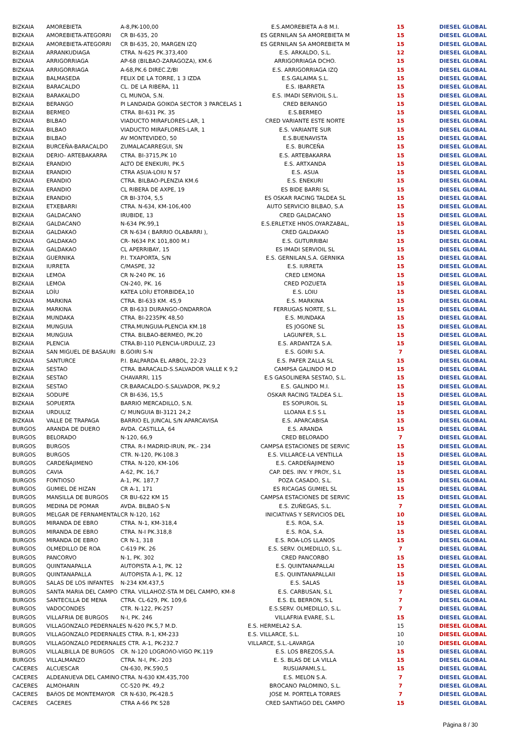| BIZKAIA | AMOREBIETA | A-8,PK-100,00 | E.S.AMOREBIETA A-8 M.I. | 15 | DIESEL GLOBAL |
| BIZKAIA | AMOREBIETA-ATEGORRI | CR BI-635, 20 | ES GERNILAN SA AMOREBIETA M | 15 | DIESEL GLOBAL |
| BIZKAIA | AMOREBIETA-ATEGORRI | CR BI-635, 20, MARGEN IZQ | ES GERNILAN SA AMOREBIETA M | 15 | DIESEL GLOBAL |
| BIZKAIA | ARRANKUDIAGA | CTRA. N-625 PK.373,400 | E.S. ARKALDO, S.L. | 12 | DIESEL GLOBAL |
| BIZKAIA | ARRIGORRIAGA | AP-68 (BILBAO-ZARAGOZA), KM.6 | ARRIGORRIAGA DCHO. | 15 | DIESEL GLOBAL |
| BIZKAIA | ARRIGORRIAGA | A-68,PK.6 DIREC.Z/BI | E.S. ARRIGORRIAGA IZQ | 15 | DIESEL GLOBAL |
| BIZKAIA | BALMASEDA | FELIX DE LA TORRE, 1 3 IZDA | E.S.GALAIMA S.L. | 15 | DIESEL GLOBAL |
| BIZKAIA | BARACALDO | CL. DE LA RIBERA, 11 | E.S. IBARRETA | 15 | DIESEL GLOBAL |
| BIZKAIA | BARAKALDO | CL MUNOA, S.N. | E.S. IMADI SERVIOIL S.L. | 15 | DIESEL GLOBAL |
| BIZKAIA | BERANGO | PI LANDAIDA GOIKOA SECTOR 3 PARCELAS 1 | CRED BERANGO | 15 | DIESEL GLOBAL |
| BIZKAIA | BERMEO | CTRA. BI-631 PK. 35 | E.S.BERMEO | 15 | DIESEL GLOBAL |
| BIZKAIA | BILBAO | VIADUCTO MIRAFLORES-LAR, 1 | CRED VARIANTE ESTE NORTE | 15 | DIESEL GLOBAL |
| BIZKAIA | BILBAO | VIADUCTO MIRAFLORES-LAR, 1 | E.S. VARIANTE SUR | 15 | DIESEL GLOBAL |
| BIZKAIA | BILBAO | AV MONTEVIDEO, 50 | E.S.BUENAVISTA | 15 | DIESEL GLOBAL |
| BIZKAIA | BURCEÑA-BARACALDO | ZUMALACARREGUI, SN | E.S. BURCEÑA | 15 | DIESEL GLOBAL |
| BIZKAIA | DERIO- ARTEBAKARRA | CTRA. BI-3715,PK 10 | E.S. ARTEBAKARRA | 15 | DIESEL GLOBAL |
| BIZKAIA | ERANDIO | ALTO DE ENEKURI, PK.5 | E.S. ARTXANDA | 15 | DIESEL GLOBAL |
| BIZKAIA | ERANDIO | CTRA ASUA-LOIU N 57 | E.S. ASUA | 15 | DIESEL GLOBAL |
| BIZKAIA | ERANDIO | CTRA. BILBAO-PLENZIA KM.6 | E.S. ENEKURI | 15 | DIESEL GLOBAL |
| BIZKAIA | ERANDIO | CL RIBERA DE AXPE, 19 | ES BIDE BARRI SL | 15 | DIESEL GLOBAL |
| BIZKAIA | ERANDIO | CR BI-3704, 5,5 | ES OSKAR RACING TALDEA SL | 15 | DIESEL GLOBAL |
| BIZKAIA | ETXEBARRI | CTRA. N-634, KM-106,400 | AUTO SERVICIO BILBAO, S.A | 15 | DIESEL GLOBAL |
| BIZKAIA | GALDACANO | IRUBIDE, 13 | CRED GALDACANO | 15 | DIESEL GLOBAL |
| BIZKAIA | GALDACANO | N-634 PK.99,1 | E.S.ERLETXE HNOS.OYARZABAL, | 15 | DIESEL GLOBAL |
| BIZKAIA | GALDAKAO | CR N-634 ( BARRIO OLABARRI ), | CRED GALDAKAO | 15 | DIESEL GLOBAL |
| BIZKAIA | GALDAKAO | CR- N634 P.K 101,800 M.I | E.S. GUTURRIBAI | 15 | DIESEL GLOBAL |
| BIZKAIA | GALDAKAO | CL APERRIBAY, 15 | ES IMADI SERVIOIL SL | 15 | DIESEL GLOBAL |
| BIZKAIA | GUERNIKA | P.I. TXAPORTA, S/N | E.S. GERNILAN,S.A. GERNIKA | 15 | DIESEL GLOBAL |
| BIZKAIA | IURRETA | C/MASPE, 32 | E.S. IURRETA | 15 | DIESEL GLOBAL |
| BIZKAIA | LEMOA | CR N-240 PK. 16 | CRED LEMONA | 15 | DIESEL GLOBAL |
| BIZKAIA | LEMOA | CN-240, PK. 16 | CRED POZUETA | 15 | DIESEL GLOBAL |
| BIZKAIA | LOÍU | KATEA LOÍU ETORBIDEA,10 | E.S. LOIU | 15 | DIESEL GLOBAL |
| BIZKAIA | MARKINA | CTRA. BI-633 KM. 45,9 | E.S. MARKINA | 15 | DIESEL GLOBAL |
| BIZKAIA | MARKINA | CR BI-633 DURANGO-ONDARROA | FERRUGAS NORTE, S.L. | 15 | DIESEL GLOBAL |
| BIZKAIA | MUNDAKA | CTRA. BI-2235PK 48,50 | E.S. MUNDAKA | 15 | DIESEL GLOBAL |
| BIZKAIA | MUNGUIA | CTRA.MUNGUIA-PLENCIA KM.18 | ES JOGONE SL | 15 | DIESEL GLOBAL |
| BIZKAIA | MUNGUIA | CTRA. BILBAO-BERMEO, PK.20 | LAGUNFER, S.L. | 15 | DIESEL GLOBAL |
| BIZKAIA | PLENCIA | CTRA.BI-110 PLENCIA-URDULIZ, 23 | E.S. ARDANTZA S.A. | 15 | DIESEL GLOBAL |
| BIZKAIA | SAN MIGUEL DE BASAURI | B.GOIRI S-N | E.S. GOIRI S.A. | 7 | DIESEL GLOBAL |
| BIZKAIA | SANTURCE | P.I. BALPARDA EL ARBOL, 22-23 | E.S. PAFER ZALLA SL | 15 | DIESEL GLOBAL |
| BIZKAIA | SESTAO | CTRA. BARACALD-S.SALVADOR VALLE K 9,2 | CAMPSA GALINDO M.D | 15 | DIESEL GLOBAL |
| BIZKAIA | SESTAO | CHAVARRI, 115 | E.S GASOLINERA SESTAO, S.L. | 15 | DIESEL GLOBAL |
| BIZKAIA | SESTAO | CR.BARACALDO-S.SALVADOR, PK.9,2 | E.S. GALINDO M.I. | 15 | DIESEL GLOBAL |
| BIZKAIA | SODUPE | CR BI-636, 15,5 | OSKAR RACING TALDEA S.L. | 15 | DIESEL GLOBAL |
| BIZKAIA | SOPUERTA | BARRIO MERCADILLO, S.N. | ES SOPUROIL SL | 15 | DIESEL GLOBAL |
| BIZKAIA | URDULIZ | C/ MUNGUIA BI-3121 24,2 | LLOANA E.S S.L | 15 | DIESEL GLOBAL |
| BIZKAIA | VALLE DE TRAPAGA | BARRIO EL JUNCAL S/N APARCAVISA | E.S. APARCABISA | 15 | DIESEL GLOBAL |
| BURGOS | ARANDA DE DUERO | AVDA. CASTILLA, 64 | E.S. ARANDA | 15 | DIESEL GLOBAL |
| BURGOS | BELORADO | N-120, 66,9 | CRED BELORADO | 7 | DIESEL GLOBAL |
| BURGOS | BURGOS | CTRA. R-I MADRID-IRUN, PK.- 234 | CAMPSA ESTACIONES DE SERVIC | 15 | DIESEL GLOBAL |
| BURGOS | BURGOS | CTR. N-120, PK-108.3 | E.S. VILLARCE-LA VENTILLA | 15 | DIESEL GLOBAL |
| BURGOS | CARDEÑAJIMENO | CTRA. N-120, KM-106 | E.S. CARDEÑAJIMENO | 15 | DIESEL GLOBAL |
| BURGOS | CAVIA | A-62, PK. 16,7 | CAP. DES. INV. Y PROY., S.L | 15 | DIESEL GLOBAL |
| BURGOS | FONTIOSO | A-1, PK. 187,7 | POZA CASADO, S.L. | 15 | DIESEL GLOBAL |
| BURGOS | GUMIEL DE HIZAN | CR A-1, 171 | ES RICAGAS GUMIEL SL | 15 | DIESEL GLOBAL |
| BURGOS | MANSILLA DE BURGOS | CR BU-622 KM 15 | CAMPSA ESTACIONES DE SERVIC | 15 | DIESEL GLOBAL |
| BURGOS | MEDINA DE POMAR | AVDA. BILBAO S-N | E.S. ZUÑEGAS, S.L. | 7 | DIESEL GLOBAL |
| BURGOS | MELGAR DE FERNAMENTAL | CR N-120, 162 | INICIATIVAS Y SERVICIOS DEL | 10 | DIESEL GLOBAL |
| BURGOS | MIRANDA DE EBRO | CTRA. N-1, KM-318,4 | E.S. ROA, S.A. | 15 | DIESEL GLOBAL |
| BURGOS | MIRANDA DE EBRO | CTRA. N-I PK.318,8 | E.S. ROA, S.A. | 15 | DIESEL GLOBAL |
| BURGOS | MIRANDA DE EBRO | CR N-1, 318 | E.S. ROA-LOS LLANOS | 15 | DIESEL GLOBAL |
| BURGOS | OLMEDILLO DE ROA | C-619 PK. 26 | E.S. SERV. OLMEDILLO, S.L. | 7 | DIESEL GLOBAL |
| BURGOS | PANCORVO | N-1, PK. 302 | CRED PANCORBO | 15 | DIESEL GLOBAL |
| BURGOS | QUINTANAPALLA | AUTOPISTA A-1, PK. 12 | E.S. QUINTANAPALLAI | 15 | DIESEL GLOBAL |
| BURGOS | QUINTANAPALLA | AUTOPISTA A-1, PK. 12 | E.S. QUINTANAPALLAII | 15 | DIESEL GLOBAL |
| BURGOS | SALAS DE LOS INFANTES | N-234 KM.437,5 | E.S. SALAS | 15 | DIESEL GLOBAL |
| BURGOS | SANTA MARIA DEL CAMPO | CTRA. VILLAHOZ-STA M DEL CAMPO, KM-8 | E.S. CARBUSAN, S.L | 7 | DIESEL GLOBAL |
| BURGOS | SANTECILLA DE MENA | CTRA. CL-629, PK. 109,6 | E.S. EL BERRON, S.L | 7 | DIESEL GLOBAL |
| BURGOS | VADOCONDES | CTR. N-122, PK-257 | E.S.SERV. OLMEDILLO, S.L. | 7 | DIESEL GLOBAL |
| BURGOS | VILLAFRIA DE BURGOS | N-I, PK. 246 | VILLAFRIA EVARE, S.L. | 15 | DIESEL GLOBAL |
| BURGOS | VILLAGONZALO PEDERNALES N-620 PK.5,7 M.D. | | E.S. HERMELA2 S.A. | 15 | DIESEL GLOBAL |
| BURGOS | VILLAGONZALO PEDERNALES CTRA. R-1, KM-233 | | E.S. VILLARCE, S.L. | 10 | DIESEL GLOBAL |
| BURGOS | VILLAGONZALO PEDERNALES CTR. A-1, PK-232.7 | | VILLARCE, S.L.-LAVARGA | 10 | DIESEL GLOBAL |
| BURGOS | VILLALBILLA DE BURGOS | CR. N-120 LOGROñO-VIGO PK.119 | E.S. LOS BREZOS,S.A. | 15 | DIESEL GLOBAL |
| BURGOS | VILLALMANZO | CTRA. N-I, PK.- 203 | E. S. BLAS DE LA VILLA | 15 | DIESEL GLOBAL |
| CACERES | ALCUESCAR | CN-630, PK.590,5 | RUSUAPAMI,S.L. | 15 | DIESEL GLOBAL |
| CACERES | ALDEANUEVA DEL CAMINO | CTRA. N-630 KM.435,700 | E.S. MELON S.A. | 7 | DIESEL GLOBAL |
| CACERES | ALMOHARIN | CC-520 PK. 49,2 | BROCANO PALOMINO, S.L. | 7 | DIESEL GLOBAL |
| CACERES | BAñOS DE MONTEMAYOR | CR N-630, PK-428.5 | JOSE M. PORTELA TORRES | 7 | DIESEL GLOBAL |
| CACERES | CACERES | CTRA A-66 PK 528 | CRED SANTIAGO DEL CAMPO | 15 | DIESEL GLOBAL |
Página 8 / 30